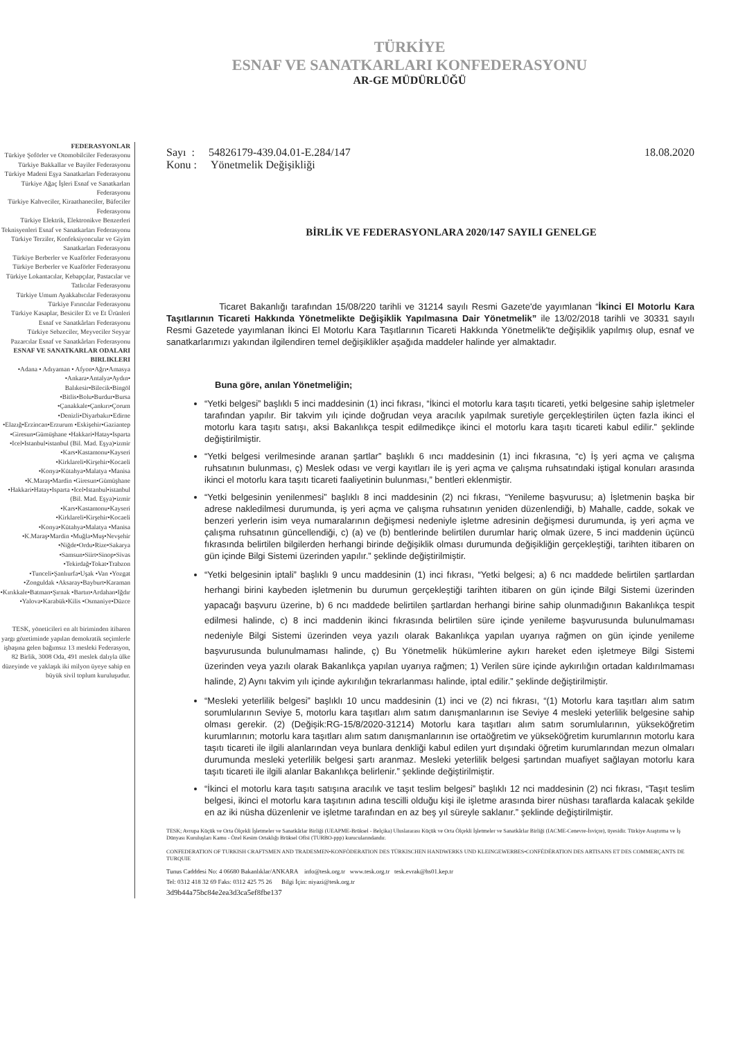TÜRKİYE
ESNAF VE SANATKARLARI KONFEDERASYONU
AR-GE MÜDÜRLÜĞÜ
FEDERASYONLAR
Türkiye Şoförler ve Otomobilciler Federasyonu
Türkiye Bakkallar ve Bayiler Federasyonu
Türkiye Madeni Eşya Sanatkarları Federasyonu
Türkiye Ağaç İşleri Esnaf ve Sanatkarları Federasyonu
Türkiye Kahveciler, Kiraathaneciler, Büfeciler Federasyonu
Türkiye Elektrik, Elektronikve Benzerleri Teknisyenleri Esnaf ve Sanatkarları Federasyonu
Türkiye Terziler, Konfeksiyoncular ve Giyim Sanatkarları Federasyonu
Türkiye Berberler ve Kuaförler Federasyonu
Türkiye Berberler ve Kuaförler Federasyonu
Türkiye Lokantacılar, Kebapçılar, Pastacılar ve Tatlıcılar Federasyonu
Türkiye Umum Ayakkabıcılar Federasyonu
Türkiye Fırıncılar Federasyonu
Türkiye Kasaplar, Besiciler Et ve Et Ürünleri Esnaf ve Sanatkârları Federasyonu
Türkiye Sebzeciler, Meyveciler Seyyar Pazarcılar Esnaf ve Sanatkârları Federasyonu
ESNAF VE SANATKARLAR ODALARI BIRLIKLERI
•Adana • Adıyaman • Afyon•Ağrı•Amasya •Ankara•Antalya•Aydın• Balıkesir•Bilecik•Bingöl •Bitlis•Bolu•Burdur•Bursa •Çanakkale•Çankırı•Çorum •Denizli•Diyarbakır•Edirne •Elazığ•Erzincan•Erzurum •Eskişehir•Gaziantep •Giresun•Gümüşhane •Hakkari•Hatay•Isparta •Icel•Istanbul•istanbul (Bil. Mad. Eşya)•izmir •Kars•Kastamonu•Kayseri •Kirklareli•Kirşehir•Kocaeli •Konya•Kütahya•Malatya •Manisa •K.Maraş•Mardin •Giresun•Gümüşhane •Hakkari•Hatay•Isparta •Icel•Istanbul•istanbul (Bil. Mad. Eşya)•izmir •Kars•Kastamonu•Kayseri •Kirklareli•Kirşehir•Kocaeli •Konya•Kütahya•Malatya •Manisa •K.Maraş•Mardin •Muğla•Muş•Nevşehir •Niğde•Ordu•Rize•Sakarya •Samsun•Siirt•Sinop•Sivas •Tekirdağ•Tokat•Trabzon •Tunceli•Şanlıurfa•Uşak •Van •Yozgat •Zonguldak •Aksaray•Bayburt•Karaman •Kırıkkale•Batman•Şırnak •Bartın•Ardahan•Iğdır •Yalova•Karabük•Kilis •Osmaniye•Düzce
TESK, yöneticileri en alt biriminden itibaren yargı gözetiminde yapılan demokratik seçimlerle işbaşına gelen bağımsız 13 mesleki Federasyon, 82 Birlik, 3008 Oda, 491 meslek dalıyla ülke düzeyinde ve yaklaşık iki milyon üyeye sahip en büyük sivil toplum kuruluşudur.
Sayı : 54826179-439.04.01-E.284/147
Konu : Yönetmelik Değişikliği
18.08.2020
BİRLİK VE FEDERASYONLARA 2020/147 SAYILI GENELGE
Ticaret Bakanlığı tarafından 15/08/220 tarihli ve 31214 sayılı Resmi Gazete'de yayımlanan “İkinci El Motorlu Kara Taşıtlarının Ticareti Hakkında Yönetmelikte Değişiklik Yapılmasına Dair Yönetmelik” ile 13/02/2018 tarihli ve 30331 sayılı Resmi Gazetede yayımlanan İkinci El Motorlu Kara Taşıtlarının Ticareti Hakkında Yönetmelik'te değişiklik yapılmış olup, esnaf ve sanatkarlarımızı yakından ilgilendiren temel değişiklikler aşağıda maddeler halinde yer almaktadır.
Buna göre, anılan Yönetmeliğin;
“Yetki belgesi” başlıklı 5 inci maddesinin (1) inci fıkrası, “İkinci el motorlu kara taşıtı ticareti, yetki belgesine sahip işletmeler tarafından yapılır. Bir takvim yılı içinde doğrudan veya aracılık yapılmak suretiyle gerçekleştirilen üçten fazla ikinci el motorlu kara taşıtı satışı, aksi Bakanlıkça tespit edilmedikçe ikinci el motorlu kara taşıtı ticareti kabul edilir.” şeklinde değiştirilmiştir.
“Yetki belgesi verilmesinde aranan şartlar” başlıklı 6 ıncı maddesinin (1) inci fıkrasına, “c) İş yeri açma ve çalışma ruhsatının bulunması, ç) Meslek odası ve vergi kayıtları ile iş yeri açma ve çalışma ruhsatındaki iştigal konuları arasında ikinci el motorlu kara taşıtı ticareti faaliyetinin bulunması,” bentleri eklenmiştir.
“Yetki belgesinin yenilenmesi” başlıklı 8 inci maddesinin (2) nci fıkrası, “Yenileme başvurusu; a) İşletmenin başka bir adrese nakledilmesi durumunda, iş yeri açma ve çalışma ruhsatının yeniden düzenlendiği, b) Mahalle, cadde, sokak ve benzeri yerlerin isim veya numaralarının değişmesi nedeniyle işletme adresinin değişmesi durumunda, iş yeri açma ve çalışma ruhsatının güncellendiği, c) (a) ve (b) bentlerinde belirtilen durumlar hariç olmak üzere, 5 inci maddenin üçüncü fıkrasında belirtilen bilgilerden herhangi birinde değişiklik olması durumunda değişikliğin gerçekleştiği, tarihten itibaren on gün içinde Bilgi Sistemi üzerinden yapılır.” şeklinde değiştirilmiştir.
“Yetki belgesinin iptali” başlıklı 9 uncu maddesinin (1) inci fıkrası, “Yetki belgesi; a) 6 ncı maddede belirtilen şartlardan herhangi birini kaybeden işletmenin bu durumun gerçekleştiği tarihten itibaren on gün içinde Bilgi Sistemi üzerinden yapacağı başvuru üzerine, b) 6 ncı maddede belirtilen şartlardan herhangi birine sahip olunmadığının Bakanlıkça tespit edilmesi halinde, c) 8 inci maddenin ikinci fıkrasında belirtilen süre içinde yenileme başvurusunda bulunulmaması nedeniyle Bilgi Sistemi üzerinden veya yazılı olarak Bakanlıkça yapılan uyarıya rağmen on gün içinde yenileme başvurusunda bulunulmaması halinde, ç) Bu Yönetmelik hükümlerine aykırı hareket eden işletmeye Bilgi Sistemi üzerinden veya yazılı olarak Bakanlıkça yapılan uyarıya rağmen; 1) Verilen süre içinde aykırılığın ortadan kaldırılmaması halinde, 2) Aynı takvim yılı içinde aykırılığın tekrarlanması halinde, iptal edilir.” şeklinde değiştirilmiştir.
“Mesleki yeterlilik belgesi” başlıklı 10 uncu maddesinin (1) inci ve (2) nci fıkrası, “(1) Motorlu kara taşıtları alım satım sorumlularının Seviye 5, motorlu kara taşıtları alım satım danışmanlarının ise Seviye 4 mesleki yeterlilik belgesine sahip olması gerekir. (2) (Değişik:RG-15/8/2020-31214) Motorlu kara taşıtları alım satım sorumlularının, yükseköğretim kurumlarının; motorlu kara taşıtları alım satım danışmanlarının ise ortaöğretim ve yükseköğretim kurumlarının motorlu kara taşıtı ticareti ile ilgili alanlarından veya bunlara denkliği kabul edilen yurt dışındaki öğretim kurumlarından mezun olmaları durumunda mesleki yeterlilik belgesi şartı aranmaz. Mesleki yeterlilik belgesi şartından muafiyet sağlayan motorlu kara taşıtı ticareti ile ilgili alanlar Bakanlıkça belirlenir.” şeklinde değiştirilmiştir.
“İkinci el motorlu kara taşıtı satışına aracılık ve taşıt teslim belgesi” başlıklı 12 nci maddesinin (2) nci fıkrası, “Taşıt teslim belgesi, ikinci el motorlu kara taşıtının adına tescilli olduğu kişi ile işletme arasında birer nüshası taraflarda kalacak şekilde en az iki nüsha düzenlenir ve işletme tarafından en az beş yıl süreyle saklanır.” şeklinde değiştirilmiştir.
TESK; Avrupa Küçük ve Orta Ölçekli İşletmeler ve Sanatkârlar Birliği (UEAPME-Brüksel - Belçika) Uluslararası Küçük ve Orta Ölçekli İşletmeler ve Sanatkârlar Birliği (IACME-Cenevre-İsviçre), üyesidir. Türkiye Araştırma ve İş Dünyası Kuruluşları Kamu - Özel Kesim Ortaklığı Brüksel Ofisi (TURBO-ppp) kurucularındandır.
CONFEDERATION OF TURKISH CRAFTSMEN AND TRADESMEN•KONFÖDERATION DES TÜRKISCHEN HANDWERKS UND KLEINGEWERBES•CONFÉDÉRATION DES ARTISANS ET DES COMMERÇANTS DE TURQUIE
Tunus Cadddesi No: 4 06680 Bakanlıklar/ANKARA info@tesk.org.tr www.tesk.org.tr tesk.evrak@hs01.kep.tr
Tel: 0312 418 32 69 Faks: 0312 425 75 26 Bilgi İçin: niyazi@tesk.org.tr
3d9b44a75bc84e2ea3d3ca5ef8fbe137